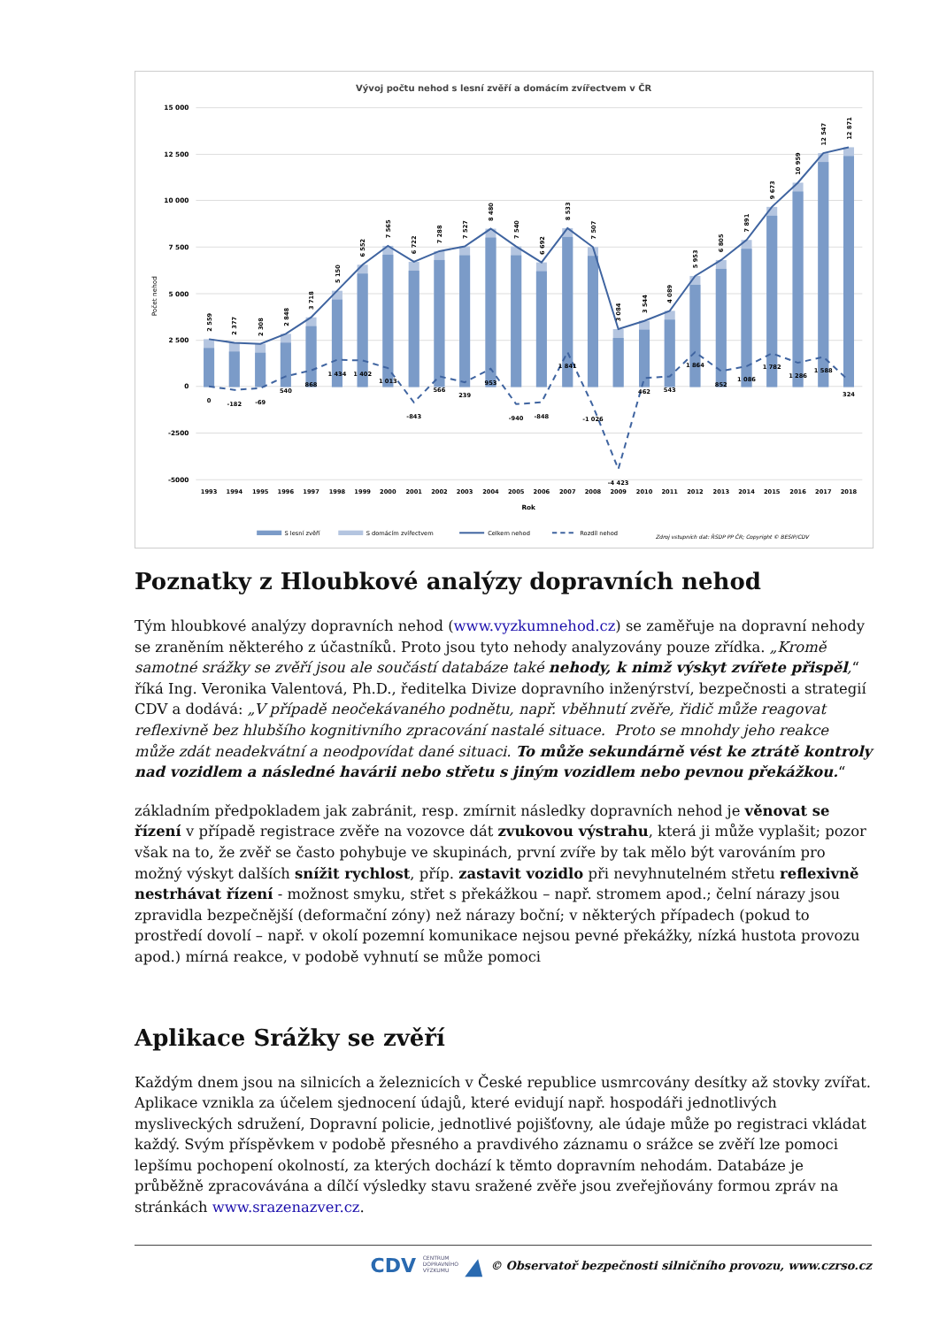Vývoj počtu nehod s lesní zvěří a domácím zvířectvem v ČR
15 000
12 500
10 000
7 500
5 000
2 500
0
-2500
-5000
Počet nehod
2 559
2 377
2 308
2 848
3 718
5 150
6 552
7 565
6 722
7 288
7 527
8 480
7 540
6 692
8 533
7 507
3 084
3 544
4 089
5 953
6 805
7 891
9 673
10 959
12 547
12 871
0
-182
-69
540
868
1 434
1 402
1 013
-843
566
239
953
-940
-848
1 841
-1 026
-4 423
462
543
1 864
852
1 086
1 782
1 286
1 588
324
1993
1994
1995
1996
1997
1998
1999
2000
2001
2002
2003
2004
2005
2006
2007
2008
2009
2010
2011
2012
2013
2014
2015
2016
2017
2018
Rok
S lesní zvěří
S domácím zvířectvem
Celkem nehod
Rozdíl nehod
Zdroj vstupních dat: ŘSDP PP ČR; Copyright © BESIP/CDV
Poznatky z Hloubkové analýzy dopravních nehod
Tým hloubkové analýzy dopravních nehod (www.vyzkumnehod.cz) se zaměřuje na dopravní nehody se zraněním některého z účastníků. Proto jsou tyto nehody analyzovány pouze zřídka. „Kromě samotné srážky se zvěří jsou ale součástí databáze také nehody, k nimž výskyt zvířete přispěl,“ říká Ing. Veronika Valentová, Ph.D., ředitelka Divize dopravního inženýrství, bezpečnosti a strategií CDV a dodává: „V případě neočekávaného podnětu, např. vběhnutí zvěře, řidič může reagovat reflexivně bez hlubšího kognitivního zpracování nastalé situace. Proto se mnohdy jeho reakce může zdát neadekvátní a neodpovídat dané situaci. To může sekundárně vést ke ztrátě kontroly nad vozidlem a následné havárii nebo střetu s jiným vozidlem nebo pevnou překážkou.“
základním předpokladem jak zabránit, resp. zmírnit následky dopravních nehod je věnovat se řízení v případě registrace zvěře na vozovce dát zvukovou výstrahu, která ji může vyplašit; pozor však na to, že zvěř se často pohybuje ve skupinách, první zvíře by tak mělo být varováním pro možný výskyt dalších snížit rychlost, příp. zastavit vozidlo při nevyhnutelném střetu reflexivně nestrhávat řízení - možnost smyku, střet s překážkou – např. stromem apod.; čelní nárazy jsou zpravidla bezpečnější (deformační zóny) než nárazy boční; v některých případech (pokud to prostředí dovolí – např. v okolí pozemní komunikace nejsou pevné překážky, nízká hustota provozu apod.) mírná reakce, v podobě vyhnutí se může pomoci
Aplikace Srážky se zvěří
Každým dnem jsou na silnicích a železnicích v České republice usmrcovány desítky až stovky zvířat. Aplikace vznikla za účelem sjednocení údajů, které evidují např. hospodáři jednotlivých mysliveckých sdružení, Dopravní policie, jednotlivé pojišťovny, ale údaje může po registraci vkládat každý. Svým příspěvkem v podobě přesného a pravdivého záznamu o srážce se zvěří lze pomoci lepšímu pochopení okolností, za kterých dochází k těmto dopravním nehodám. Databáze je průběžně zpracovávána a dílčí výsledky stavu sražené zvěře jsou zveřejňovány formou zpráv na stránkách www.srazenazver.cz.
CDV CENTRUM
DOPRAVNÍHO
VÝZKUMU ▲ © Observatoř bezpečnosti silničního provozu, www.czrso.cz